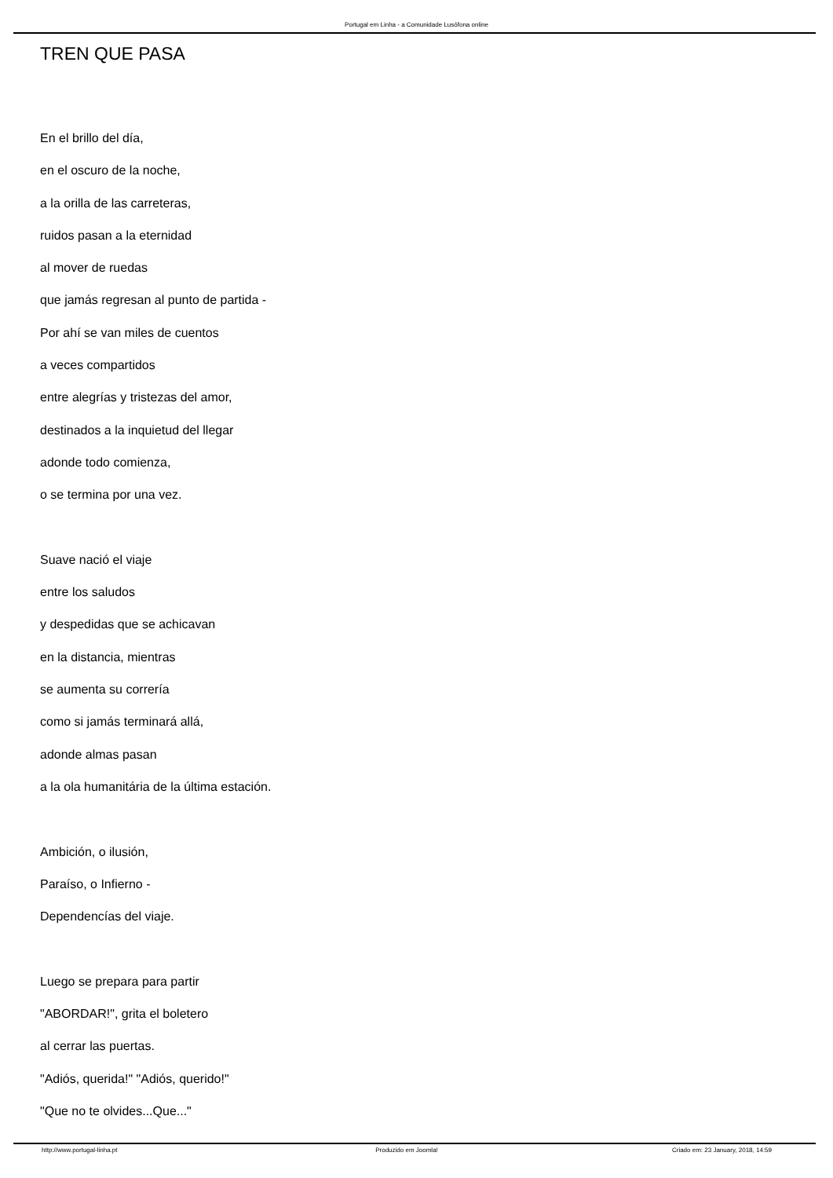Portugal em Linha - a Comunidade Lusófona online
TREN QUE PASA
En el brillo del día,
en el oscuro de la noche,
a la orilla de las carreteras,
ruidos pasan a la eternidad
al mover de ruedas
que jamás regresan al punto de partida -
Por ahí se van miles de cuentos
a veces compartidos
entre alegrías y tristezas del amor,
destinados a la inquietud del llegar
adonde todo comienza,
o se termina por una vez.
Suave nació el viaje
entre los saludos
y despedidas que se achicavan
en la distancia, mientras
se aumenta su correría
como si jamás terminará allá,
adonde almas pasan
a la ola humanitária de la última estación.
Ambición, o ilusión,
Paraíso, o Infierno -
Dependencías del viaje.
Luego se prepara para partir
"ABORDAR!", grita el boletero
al cerrar las puertas.
"Adiós, querida!" "Adiós, querido!"
"Que no te olvides...Que..."
http://www.portugal-linha.pt Produzido em Joomla! Criado em: 23 January, 2018, 14:59